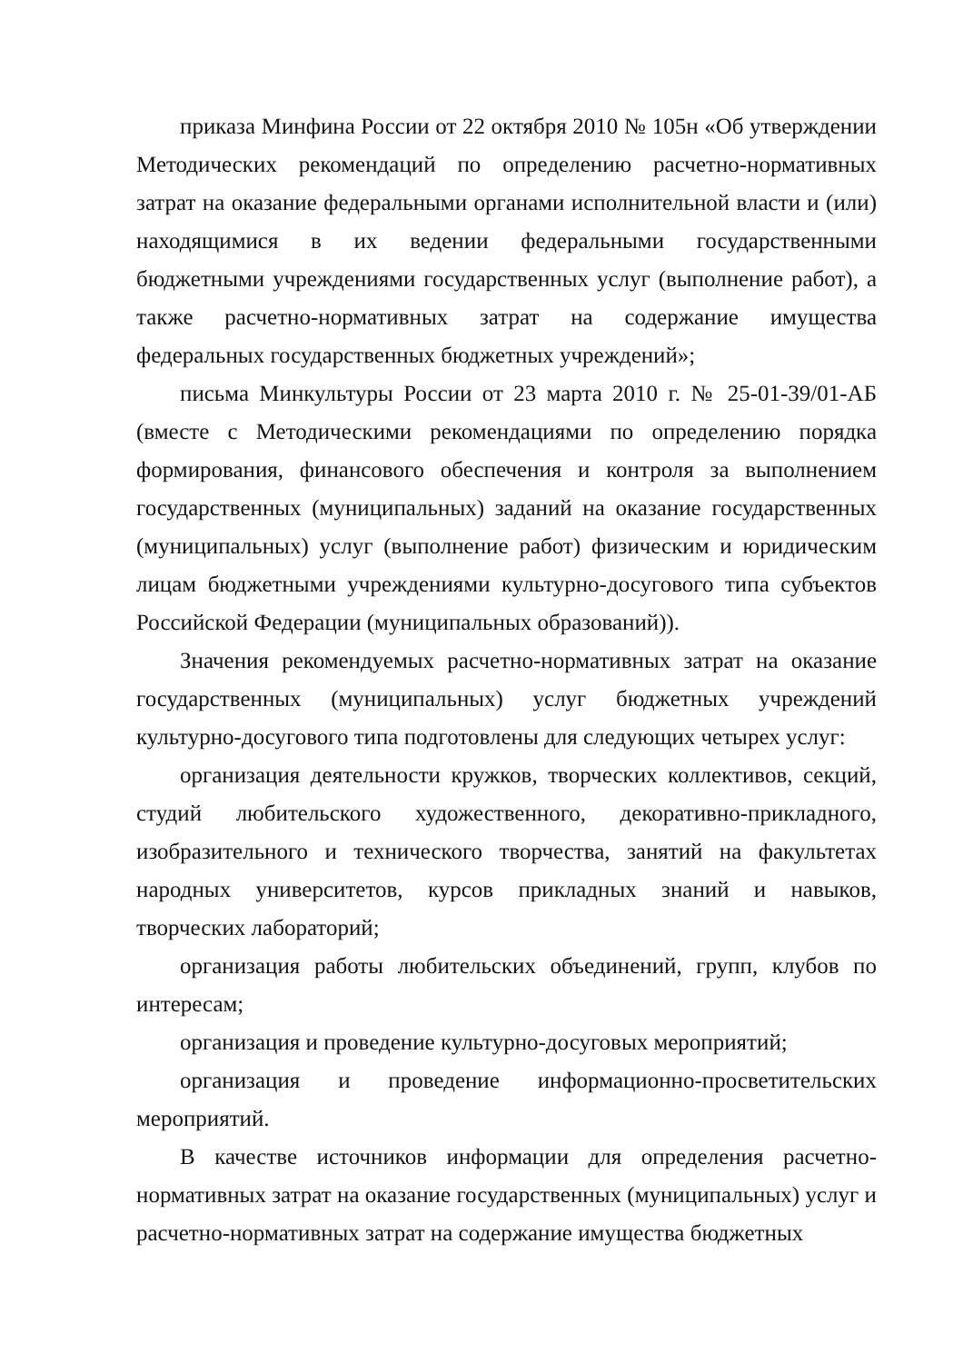приказа Минфина России от 22 октября 2010 № 105н «Об утверждении Методических рекомендаций по определению расчетно-нормативных затрат на оказание федеральными органами исполнительной власти и (или) находящимися в их ведении федеральными государственными бюджетными учреждениями государственных услуг (выполнение работ), а также расчетно-нормативных затрат на содержание имущества федеральных государственных бюджетных учреждений»;
письма Минкультуры России от 23 марта 2010 г. № 25-01-39/01-АБ (вместе с Методическими рекомендациями по определению порядка формирования, финансового обеспечения и контроля за выполнением государственных (муниципальных) заданий на оказание государственных (муниципальных) услуг (выполнение работ) физическим и юридическим лицам бюджетными учреждениями культурно-досугового типа субъектов Российской Федерации (муниципальных образований)).
Значения рекомендуемых расчетно-нормативных затрат на оказание государственных (муниципальных) услуг бюджетных учреждений культурно-досугового типа подготовлены для следующих четырех услуг:
организация деятельности кружков, творческих коллективов, секций, студий любительского художественного, декоративно-прикладного, изобразительного и технического творчества, занятий на факультетах народных университетов, курсов прикладных знаний и навыков, творческих лабораторий;
организация работы любительских объединений, групп, клубов по интересам;
организация и проведение культурно-досуговых мероприятий;
организация и проведение информационно-просветительских мероприятий.
В качестве источников информации для определения расчетно-нормативных затрат на оказание государственных (муниципальных) услуг и расчетно-нормативных затрат на содержание имущества бюджетных